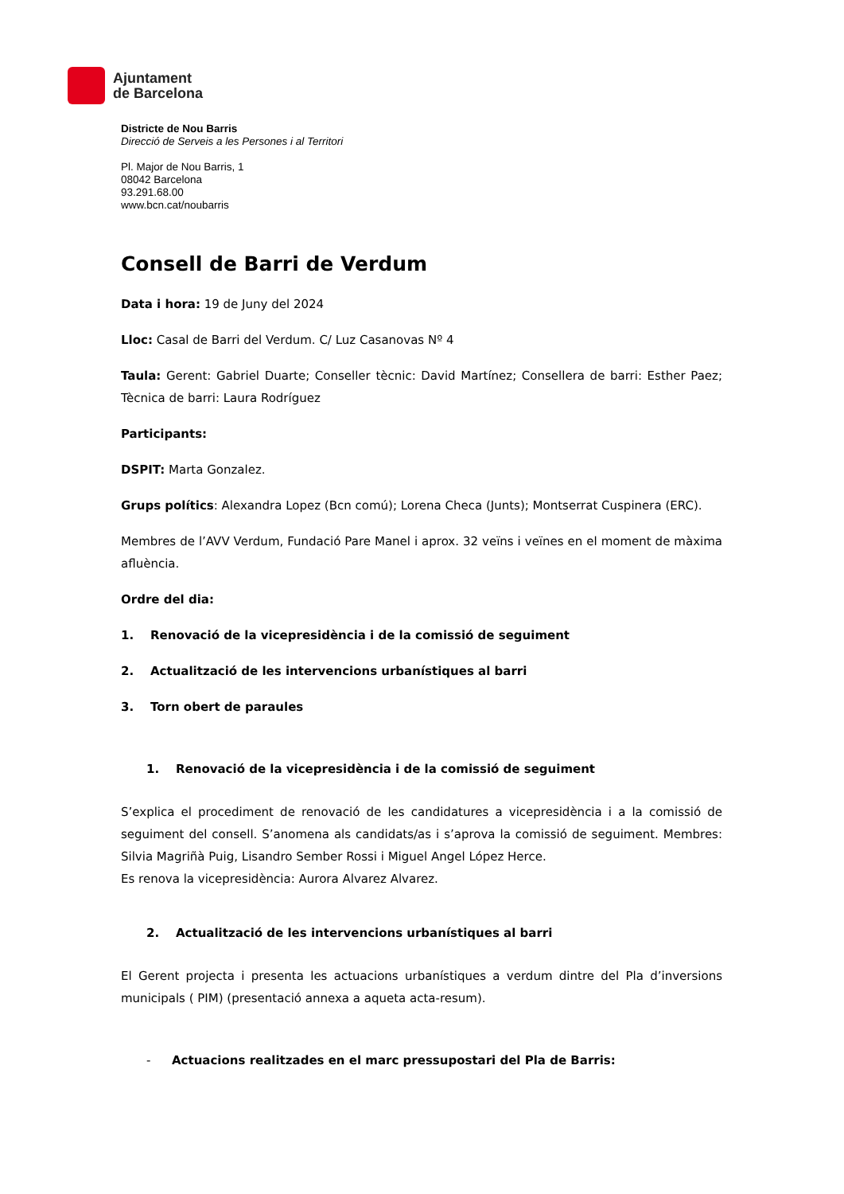Ajuntament
de Barcelona
Districte de Nou Barris
Direcció de Serveis a les Persones i al Territori
Pl. Major de Nou Barris, 1
08042 Barcelona
93.291.68.00
www.bcn.cat/noubarris
Consell de Barri de Verdum
Data i hora: 19 de Juny del 2024
Lloc: Casal de Barri del Verdum. C/ Luz Casanovas Nº 4
Taula: Gerent: Gabriel Duarte; Conseller tècnic: David Martínez; Consellera de barri: Esther Paez; Tècnica de barri: Laura Rodríguez
Participants:
DSPIT: Marta Gonzalez.
Grups polítics: Alexandra Lopez (Bcn comú); Lorena Checa (Junts); Montserrat Cuspinera (ERC).
Membres de l’AVV Verdum, Fundació Pare Manel i aprox. 32 veïns i veïnes en el moment de màxima afluència.
Ordre del dia:
1. Renovació de la vicepresidència i de la comissió de seguiment
2. Actualització de les intervencions urbanístiques al barri
3. Torn obert de paraules
1. Renovació de la vicepresidència i de la comissió de seguiment
S’explica el procediment de renovació de les candidatures a vicepresidència i a la comissió de seguiment del consell. S’anomena als candidats/as i s’aprova la comissió de seguiment. Membres: Silvia Magriñà Puig, Lisandro Sember Rossi i Miguel Angel López Herce.
Es renova la vicepresidència: Aurora Alvarez Alvarez.
2. Actualització de les intervencions urbanístiques al barri
El Gerent projecta i presenta les actuacions urbanístiques a verdum dintre del Pla d’inversions municipals ( PIM) (presentació annexa a aqueta acta-resum).
- Actuacions realitzades en el marc pressupostari del Pla de Barris: